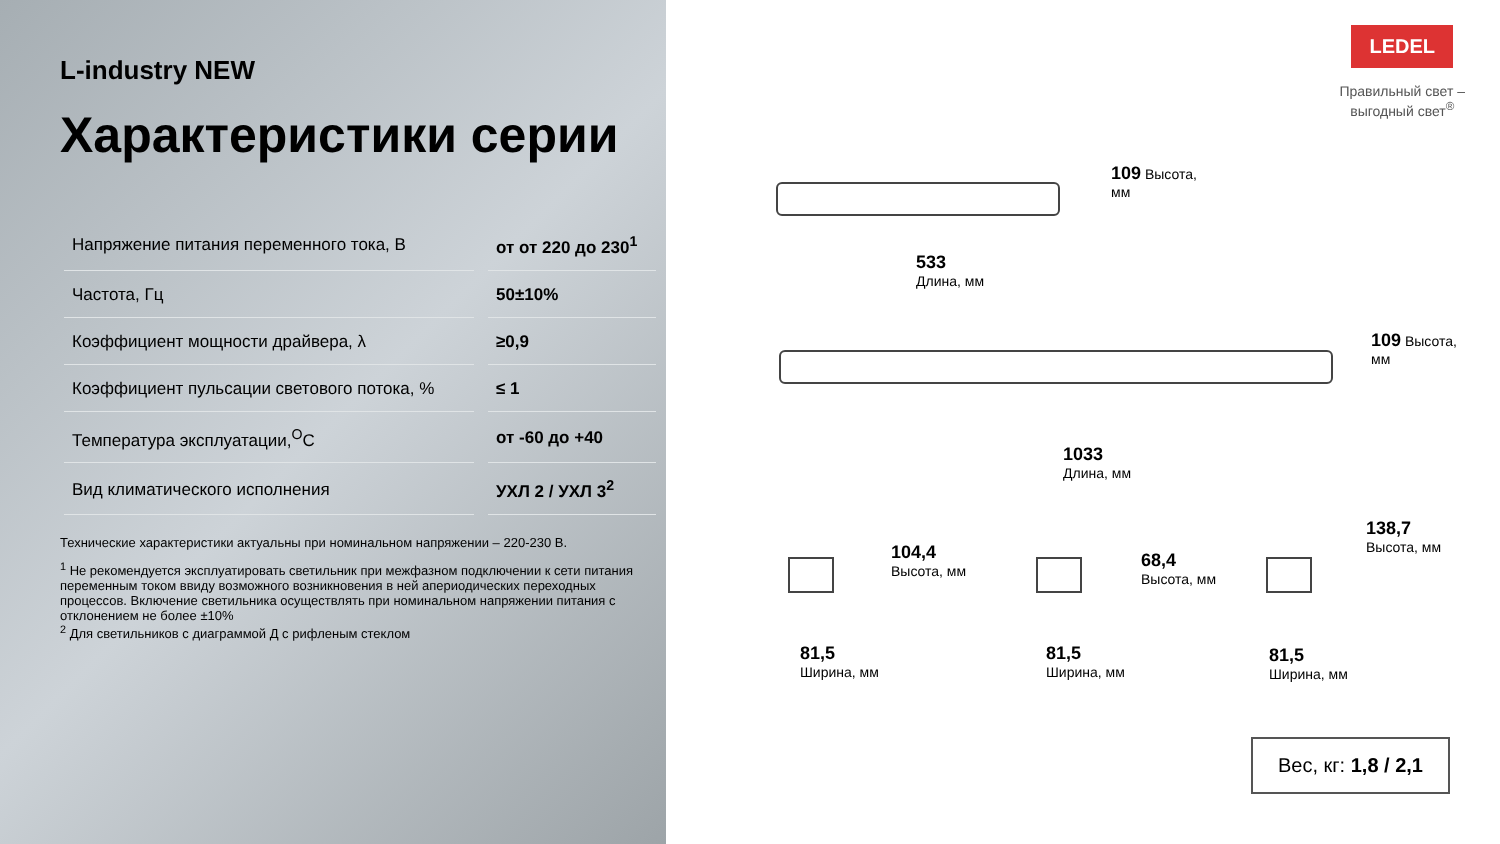L-industry NEW
Характеристики серии
| Напряжение питания переменного тока, В | от от 220 до 230<sup>1</sup> |
| Частота, Гц | 50±10% |
| Коэффициент мощности драйвера, λ | ≥0,9 |
| Коэффициент пульсации светового потока, % | ≤ 1 |
| Температура эксплуатации,<sup>O</sup>C | от -60 до +40 |
| Вид климатического исполнения | УХЛ 2 / УХЛ 3<sup>2</sup> |
Технические характеристики актуальны при номинальном напряжении – 220-230 В.
<sup>1</sup> Не рекомендуется эксплуатировать светильник при межфазном подключении к сети питания переменным током ввиду возможного возникновения в ней апериодических переходных процессов. Включение светильника осуществлять при номинальном напряжении питания с отклонением не более ±10%
<sup>2</sup> Для светильников с диаграммой Д с рифленым стеклом
LEDEL
Правильный свет –
выгодный свет<sup>®</sup>
109 Высота,
мм
533
Длина, мм
109 Высота,
мм
1033
Длина, мм
104,4
Высота, мм
81,5
Ширина, мм
68,4
Высота, мм
81,5
Ширина, мм
138,7
Высота, мм
81,5
Ширина, мм
Вес, кг: 1,8 / 2,1